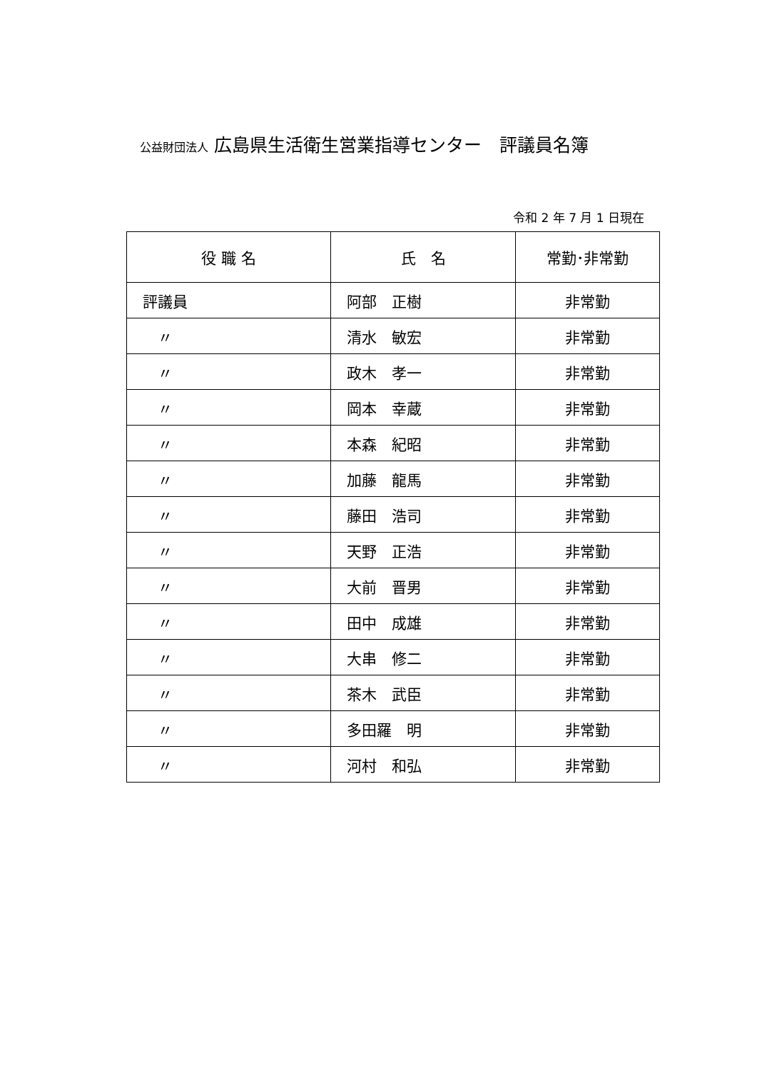公益財団法人 広島県生活衛生営業指導センター　評議員名簿
令和 2 年 7 月 1 日現在
| 役 職 名 | 氏 名 | 常勤･非常勤 |
| --- | --- | --- |
| 評議員 | 阿部 正樹 | 非常勤 |
| 〃 | 清水 敏宏 | 非常勤 |
| 〃 | 政木 孝一 | 非常勤 |
| 〃 | 岡本 幸蔵 | 非常勤 |
| 〃 | 本森 紀昭 | 非常勤 |
| 〃 | 加藤 龍馬 | 非常勤 |
| 〃 | 藤田 浩司 | 非常勤 |
| 〃 | 天野 正浩 | 非常勤 |
| 〃 | 大前 晋男 | 非常勤 |
| 〃 | 田中 成雄 | 非常勤 |
| 〃 | 大串 修二 | 非常勤 |
| 〃 | 茶木 武臣 | 非常勤 |
| 〃 | 多田羅 明 | 非常勤 |
| 〃 | 河村 和弘 | 非常勤 |